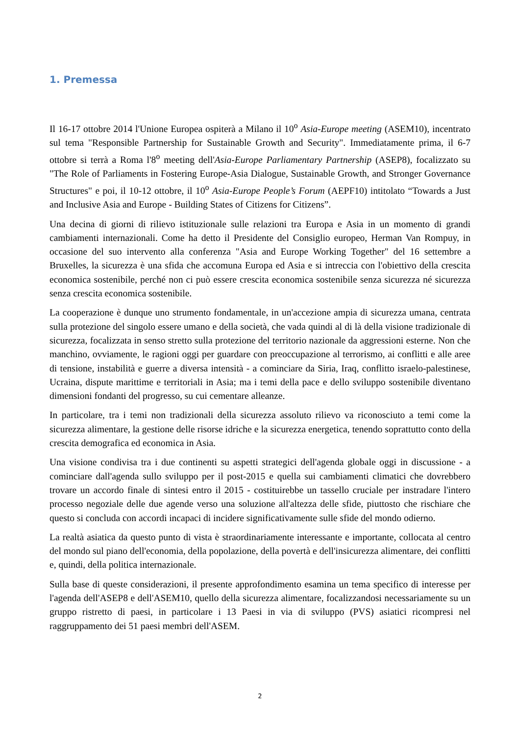1. Premessa
Il 16-17 ottobre 2014 l'Unione Europea ospiterà a Milano il 10<sup>o</sup> Asia-Europe meeting (ASEM10), incentrato sul tema "Responsible Partnership for Sustainable Growth and Security". Immediatamente prima, il 6-7 ottobre si terrà a Roma l'8<sup>o</sup> meeting dell'Asia-Europe Parliamentary Partnership (ASEP8), focalizzato su "The Role of Parliaments in Fostering Europe-Asia Dialogue, Sustainable Growth, and Stronger Governance Structures" e poi, il 10-12 ottobre, il 10<sup>o</sup> Asia-Europe People’s Forum (AEPF10) intitolato “Towards a Just and Inclusive Asia and Europe - Building States of Citizens for Citizens”.
Una decina di giorni di rilievo istituzionale sulle relazioni tra Europa e Asia in un momento di grandi cambiamenti internazionali. Come ha detto il Presidente del Consiglio europeo, Herman Van Rompuy, in occasione del suo intervento alla conferenza "Asia and Europe Working Together" del 16 settembre a Bruxelles, la sicurezza è una sfida che accomuna Europa ed Asia e si intreccia con l'obiettivo della crescita economica sostenibile, perché non ci può essere crescita economica sostenibile senza sicurezza né sicurezza senza crescita economica sostenibile.
La cooperazione è dunque uno strumento fondamentale, in un'accezione ampia di sicurezza umana, centrata sulla protezione del singolo essere umano e della società, che vada quindi al di là della visione tradizionale di sicurezza, focalizzata in senso stretto sulla protezione del territorio nazionale da aggressioni esterne. Non che manchino, ovviamente, le ragioni oggi per guardare con preoccupazione al terrorismo, ai conflitti e alle aree di tensione, instabilità e guerre a diversa intensità - a cominciare da Siria, Iraq, conflitto israelo-palestinese, Ucraina, dispute marittime e territoriali in Asia; ma i temi della pace e dello sviluppo sostenibile diventano dimensioni fondanti del progresso, su cui cementare alleanze.
In particolare, tra i temi non tradizionali della sicurezza assoluto rilievo va riconosciuto a temi come la sicurezza alimentare, la gestione delle risorse idriche e la sicurezza energetica, tenendo soprattutto conto della crescita demografica ed economica in Asia.
Una visione condivisa tra i due continenti su aspetti strategici dell'agenda globale oggi in discussione - a cominciare dall'agenda sullo sviluppo per il post-2015 e quella sui cambiamenti climatici che dovrebbero trovare un accordo finale di sintesi entro il 2015 - costituirebbe un tassello cruciale per instradare l'intero processo negoziale delle due agende verso una soluzione all'altezza delle sfide, piuttosto che rischiare che questo si concluda con accordi incapaci di incidere significativamente sulle sfide del mondo odierno.
La realtà asiatica da questo punto di vista è straordinariamente interessante e importante, collocata al centro del mondo sul piano dell'economia, della popolazione, della povertà e dell'insicurezza alimentare, dei conflitti e, quindi, della politica internazionale.
Sulla base di queste considerazioni, il presente approfondimento esamina un tema specifico di interesse per l'agenda dell'ASEP8 e dell'ASEM10, quello della sicurezza alimentare, focalizzandosi necessariamente su un gruppo ristretto di paesi, in particolare i 13 Paesi in via di sviluppo (PVS) asiatici ricompresi nel raggruppamento dei 51 paesi membri dell'ASEM.
2